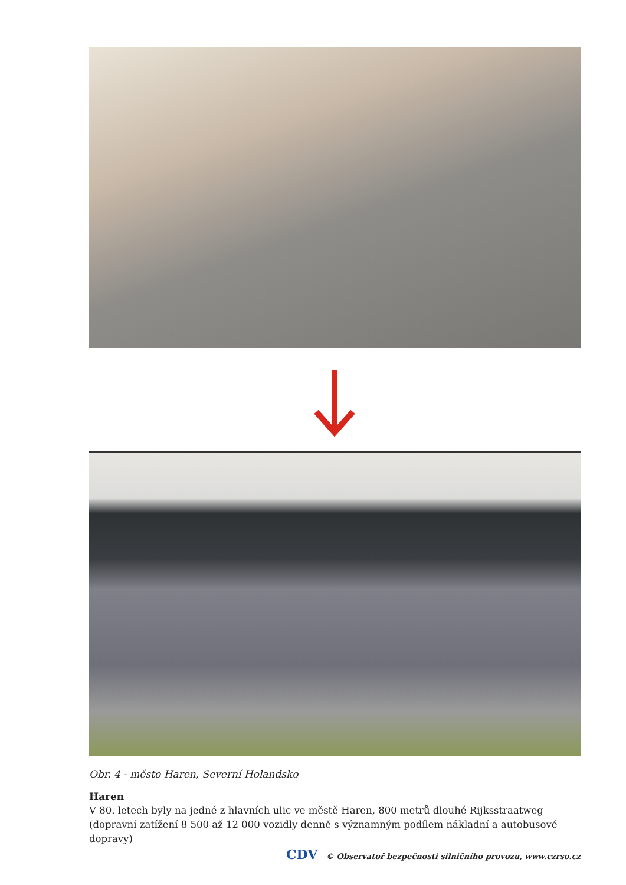Obr. 4 - město Haren, Severní Holandsko
Haren
V 80. letech byly na jedné z hlavních ulic ve městě Haren, 800 metrů dlouhé Rijksstraatweg (dopravní zatížení 8 500 až 12 000 vozidly denně s významným podílem nákladní a autobusové dopravy)
CDV © Observatoř bezpečnosti silničního provozu, www.czrso.cz